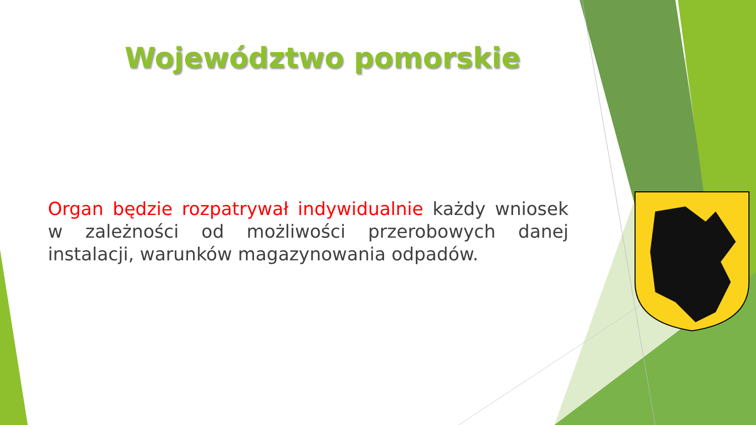Województwo pomorskie
Organ będzie rozpatrywał indywidualnie każdy wniosek w zależności od możliwości przerobowych danej instalacji, warunków magazynowania odpadów.